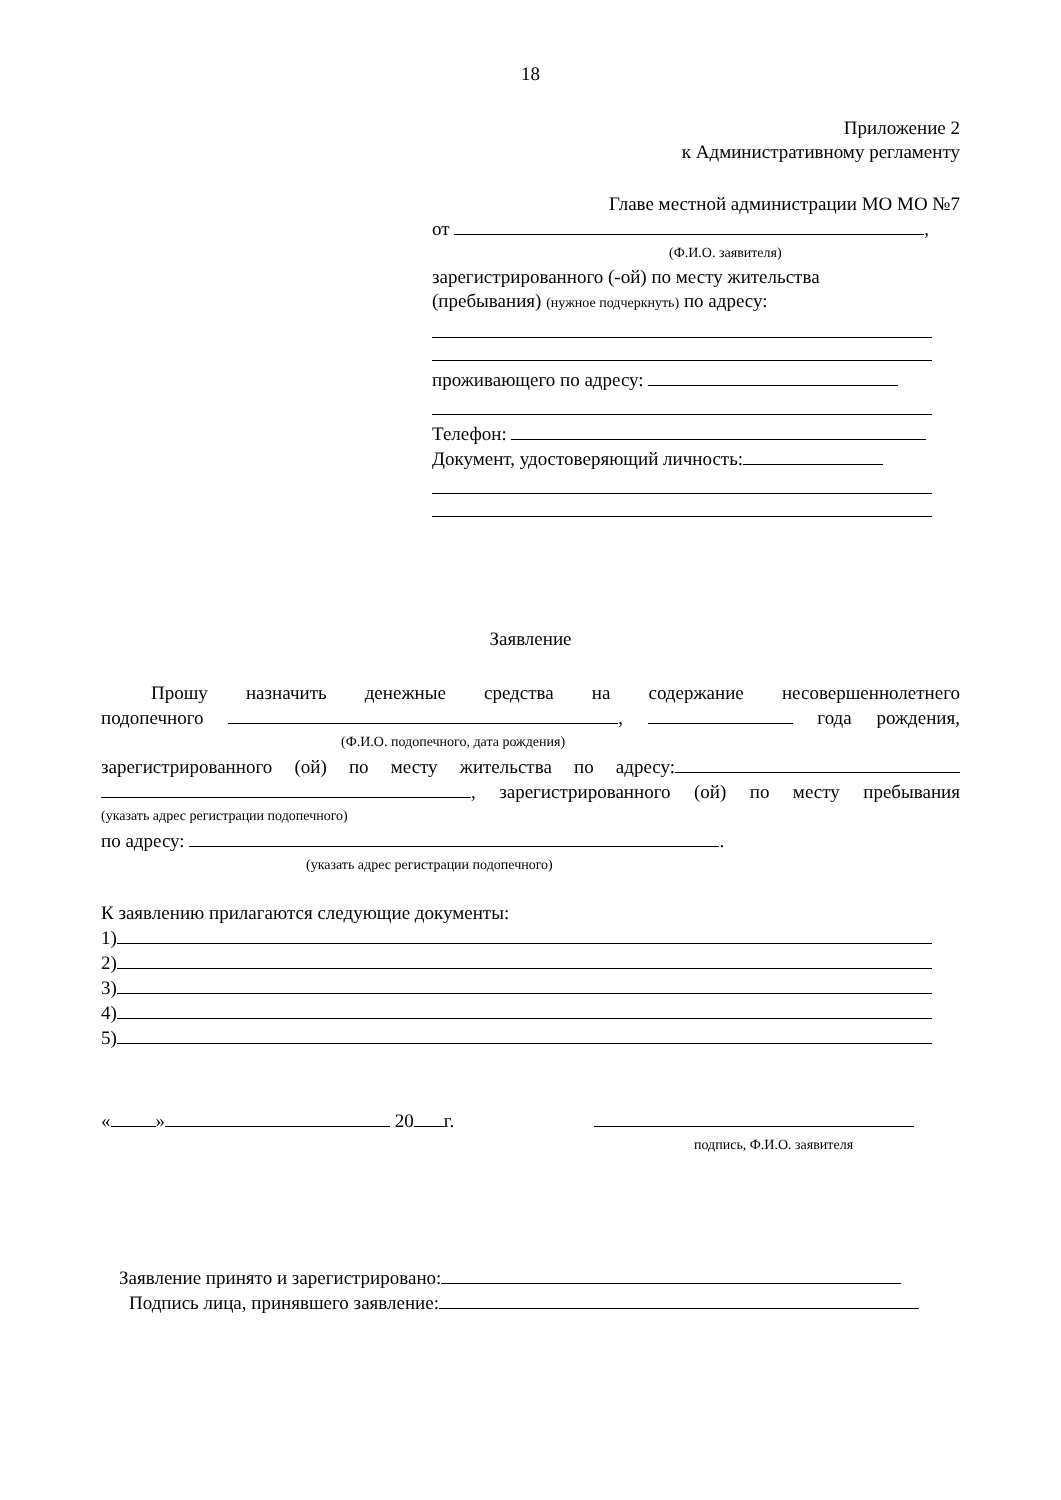18
Приложение 2
к Административному регламенту
Главе местной администрации МО МО №7
от ,
(Ф.И.О. заявителя)
зарегистрированного (-ой) по месту жительства
(пребывания) (нужное подчеркнуть) по адресу:
проживающего по адресу:
Телефон:
Документ, удостоверяющий личность:
Заявление
Прошу назначить денежные средства на содержание несовершеннолетнего
подопечного , года рождения,
(Ф.И.О. подопечного, дата рождения)
зарегистрированного (ой) по месту жительства по адресу:
, зарегистрированного (ой) по месту пребывания
(указать адрес регистрации подопечного)
по адресу: .
(указать адрес регистрации подопечного)
К заявлению прилагаются следующие документы:
1)
2)
3)
4)
5)
« » 20 г.
подпись, Ф.И.О. заявителя
Заявление принято и зарегистрировано:
Подпись лица, принявшего заявление: